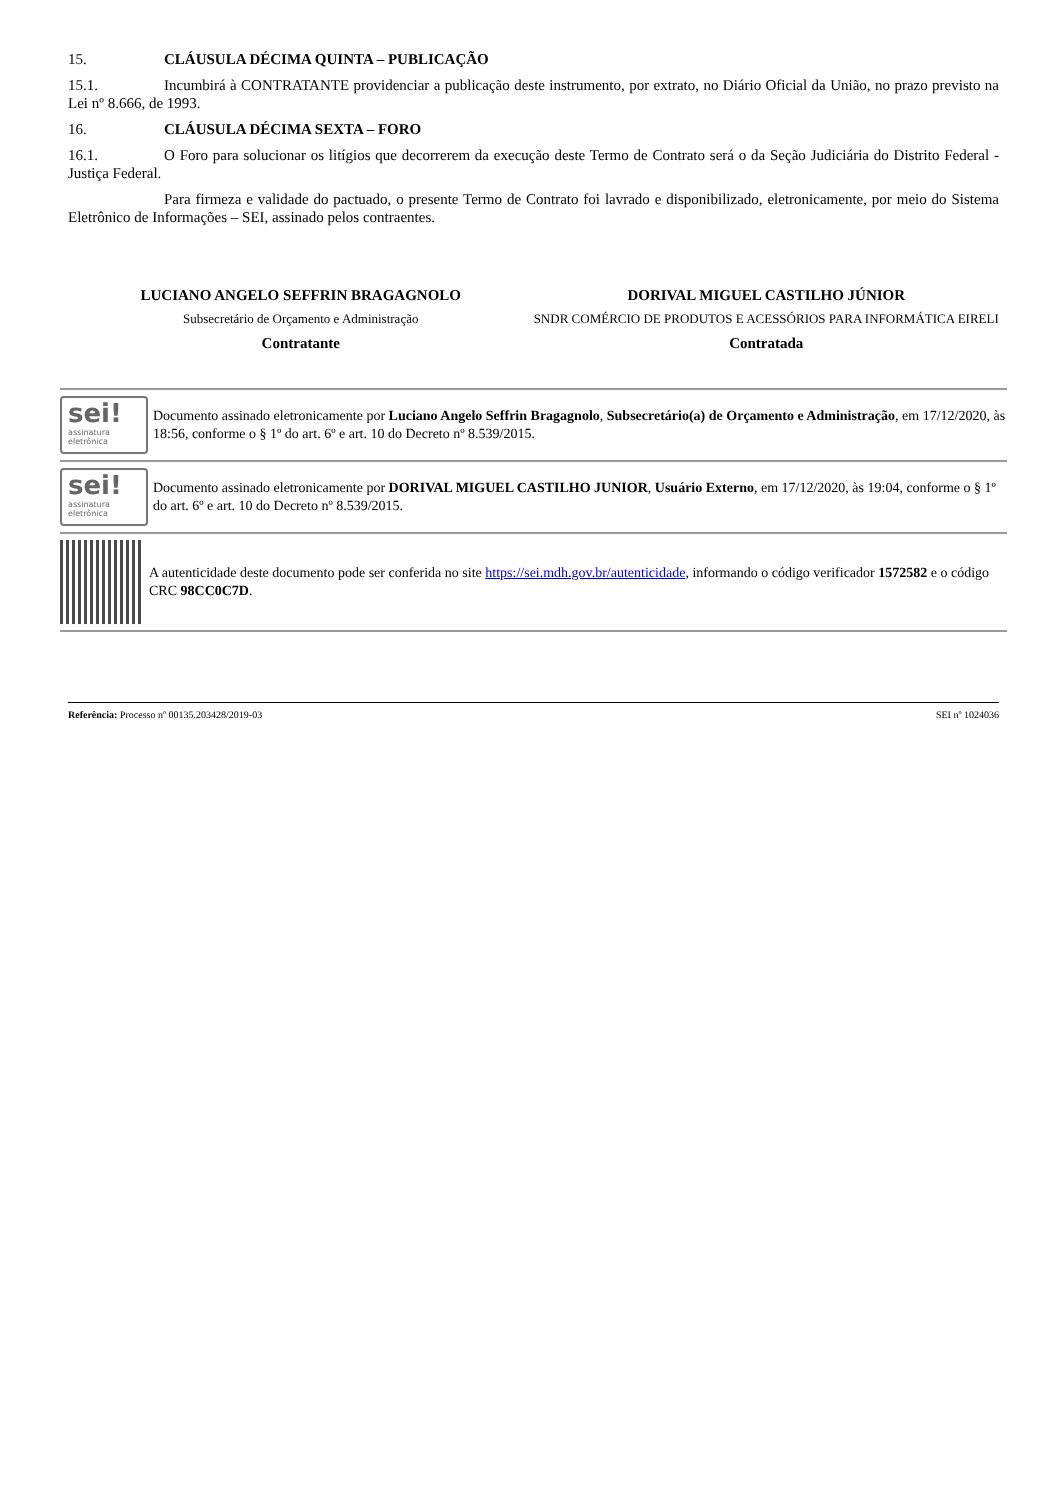15. CLÁUSULA DÉCIMA QUINTA – PUBLICAÇÃO
15.1. Incumbirá à CONTRATANTE providenciar a publicação deste instrumento, por extrato, no Diário Oficial da União, no prazo previsto na Lei nº 8.666, de 1993.
16. CLÁUSULA DÉCIMA SEXTA – FORO
16.1. O Foro para solucionar os litígios que decorrerem da execução deste Termo de Contrato será o da Seção Judiciária do Distrito Federal - Justiça Federal.
Para firmeza e validade do pactuado, o presente Termo de Contrato foi lavrado e disponibilizado, eletronicamente, por meio do Sistema Eletrônico de Informações – SEI, assinado pelos contraentes.
LUCIANO ANGELO SEFFRIN BRAGAGNOLO
Subsecretário de Orçamento e Administração
Contratante
DORIVAL MIGUEL CASTILHO JÚNIOR
SNDR COMÉRCIO DE PRODUTOS E ACESSÓRIOS PARA INFORMÁTICA EIRELI
Contratada
sei!
assinatura eletrônica
Documento assinado eletronicamente por Luciano Angelo Seffrin Bragagnolo, Subsecretário(a) de Orçamento e Administração, em 17/12/2020, às 18:56, conforme o § 1º do art. 6º e art. 10 do Decreto nº 8.539/2015.
sei!
assinatura eletrônica
Documento assinado eletronicamente por DORIVAL MIGUEL CASTILHO JUNIOR, Usuário Externo, em 17/12/2020, às 19:04, conforme o § 1º do art. 6º e art. 10 do Decreto nº 8.539/2015.
A autenticidade deste documento pode ser conferida no site https://sei.mdh.gov.br/autenticidade, informando o código verificador 1572582 e o código CRC 98CC0C7D.
Referência: Processo nº 00135.203428/2019-03 SEI nº 1024036